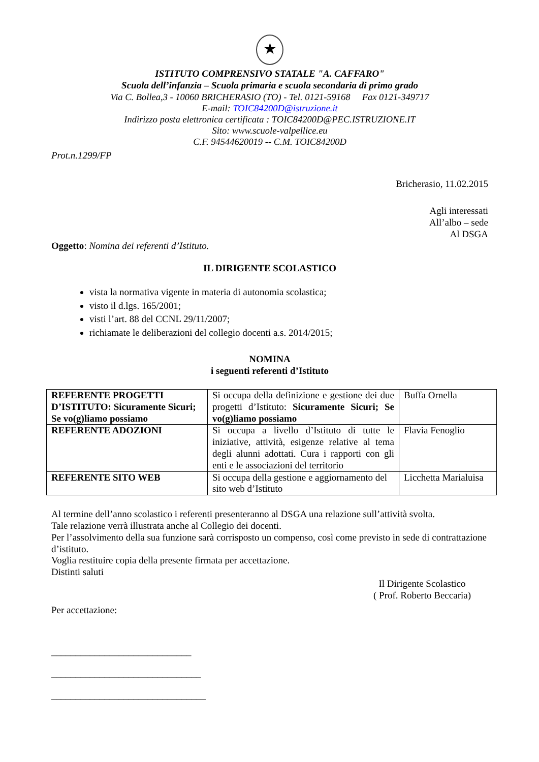★
ISTITUTO COMPRENSIVO STATALE "A. CAFFARO"
Scuola dell’infanzia – Scuola primaria e scuola secondaria di primo grado
Via C. Bollea,3 - 10060 BRICHERASIO (TO) - Tel. 0121-59168 Fax 0121-349717
E-mail: TOIC84200D@istruzione.it
Indirizzo posta elettronica certificata : TOIC84200D@PEC.ISTRUZIONE.IT
Sito: www.scuole-valpellice.eu
C.F. 94544620019 -- C.M. TOIC84200D
Prot.n.1299/FP
Bricherasio, 11.02.2015
Agli interessati
All’albo – sede
Al DSGA
Oggetto: Nomina dei referenti d’Istituto.
IL DIRIGENTE SCOLASTICO
vista la normativa vigente in materia di autonomia scolastica;
visto il d.lgs. 165/2001;
visti l’art. 88 del CCNL 29/11/2007;
richiamate le deliberazioni del collegio docenti a.s. 2014/2015;
NOMINA
i seguenti referenti d’Istituto
| REFERENTE PROGETTI D’ISTITUTO: Sicuramente Sicuri; Se vo(g)liamo possiamo | Si occupa della definizione e gestione dei due progetti d’Istituto: Sicuramente Sicuri; Se vo(g)liamo possiamo | Buffa Ornella |
| REFERENTE ADOZIONI | Si occupa a livello d’Istituto di tutte le iniziative, attività, esigenze relative al tema degli alunni adottati. Cura i rapporti con gli enti e le associazioni del territorio | Flavia Fenoglio |
| REFERENTE SITO WEB | Si occupa della gestione e aggiornamento del sito web d’Istituto | Licchetta Marialuisa |
Al termine dell’anno scolastico i referenti presenteranno al DSGA una relazione sull’attività svolta.
Tale relazione verrà illustrata anche al Collegio dei docenti.
Per l’assolvimento della sua funzione sarà corrisposto un compenso, così come previsto in sede di contrattazione d’istituto.
Voglia restituire copia della presente firmata per accettazione.
Distinti saluti
Il Dirigente Scolastico
( Prof. Roberto Beccaria)
Per accettazione:
_____________________________
_______________________________
________________________________